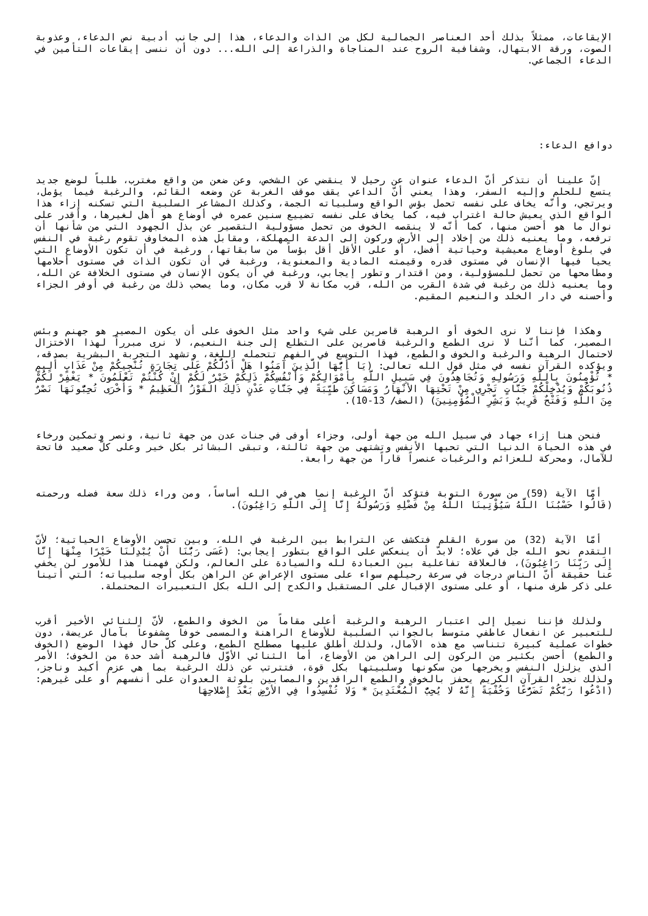الإيقاعات، ممثلاً بذلك أحد العناصر الجمالية لكل من الذات والدعاء، هذا إلى جانب أدبية نص الدعاء، وعذوبة الصوت، ورقة الابتهال، وشفافية الروح عند المناجاة والذراعة إلى الله... دون أن ننسى إيقاعات التأمين في الدعاء الجماعي.
دوافع الدعاء:
إنّ علينا أن نتذكر أنّ الدعاء عنوان عن رحيل لا ينقضي عن الشخص، وعن ضعن من واقع مغترب، طلباً لوضع جديد يتسع للحلم وإليه السفر، وهذا يعني أنّ الداعي يقف موقف الغربة عن وضعه القائم، والرغبة فيما يؤمل، ويرتجي، وأنّه يخاف على نفسه تحمل بؤس الواقع وسلبياته الجمة، وكذلك المشاعر السلبية التي تسكنه إزاء هذا الواقع الذي يعيش حالة اغتراب فيه، كما يخاف على نفسه تضييع سنين عمره في أوضاع هو أهل لغيرها، وأقدر على نوال ما هو أحسن منها، كما أنّه لا ينقصه الخوف من تحمل مسؤولية التقصير عن بذل الجهود التي من شأنها أن ترفعه، وما يعنيه ذلك من إخلاد إلى الأرض وركون إلى الدعة المهلكة، ومقابل هذه المخاوف تقوم رغبة في النفس في بلوغ أوضاع معيشية وحياتية أفضل، أو على الأقل أقل بؤساً من سابقاتها، ورغبة في أن تكون الأوضاع التي يحيا فيها الإنسان في مستوى قدره وقيمته المادية والمعنوية، ورغبة في أن تكون الذات في مستوى أحلامها ومطامحها من تحمل للمسؤولية، ومن اقتدار وتطور إيجابي، ورغبة في أن يكون الإنسان في مستوى الخلافة عن الله، وما يعنيه ذلك من رغبة في شدة القرب من الله، قرب مكانة لا قرب مكان، وما يصحب ذلك من رغبة في أوفر الجزاء وأحسنه في دار الخلد والنعيم المقيم.
وهكذا فإننا لا نرى الخوف أو الرهبة قاصرين على شيء واحد مثل الخوف على أن يكون المصير هو جهنم وبئس المصير، كما أنّنا لا نرى الطمع والرغبة قاصرين على التطلع إلى جنة النعيم، لا نرى مبرراً لهذا الاختزال لاحتمال الرهبة والرغبة والخوف والطمع، فهذا التوسع في الفهم تتحمله اللغة، وتشهد التجربة البشرية بصدقه، ويؤكده القرآن نفسه في مثل قول الله تعالى: (يَا أَيُّهَا الَّذِينَ آمَنُوا هَلْ أَدُلُّكُمْ عَلَى تِجَارَةٍ تُنْجِيكُمْ مِنْ عَذَابٍ أَلِيمٍ * تُؤْمِنُونَ بِاللَّهِ وَرَسُولِهِ وَتُجَاهِدُونَ فِي سَبِيلِ اللَّهِ بِأَمْوَالِكُمْ وَأَنْفُسِكُمْ ذَلِكُمْ خَيْرٌ لَكُمْ إِنْ كُنْتُمْ تَعْلَمُونَ * يَغْفِرْ لَكُمْ ذُنُوبَكُمْ وَيُدْخِلْكُمْ جَنَّاتٍ تَجْرِي مِنْ تَحْتِهَا الأنْهَارُ وَمَسَاكِنَ طَيِّبَةً فِي جَنَّاتِ عَدْنٍ ذَلِكَ الْفَوْزُ الْعَظِيمُ * وَأُخْرَى تُحِبُّونَهَا نَصْرٌ مِنَ اللَّهِ وَفَتْحٌ قَرِيبٌ وَبَشِّرِ الْمُؤْمِنِينَ) (الصف/ 13-10).
فنحن هنا إزاء جهاد في سبيل الله من جهة أولى، وجزاء أوفى في جنات عدن من جهة ثانية، ونصر وتمكين ورخاء في هذه الحياة الدنيا التي تحبها الأنفس وتشتهى من جهة ثالثة، وتبقى البشائر بكل خير وعلى كلّ صعيد فاتحة للآمال، ومحركة للعزائم والرغبات عنصراً قاراً من جهة رابعة.
أمّا الآية (59) من سورة التوبة فتؤكد أنّ الرغبة إنما هي في الله أساساً، ومن وراء ذلك سعة فضله ورحمته (قَالُوا حَسْبُنَا اللَّهُ سَيُؤْتِينَا اللَّهُ مِنْ فَضْلِهِ وَرَسُولُهُ إِنَّا إِلَى اللَّهِ رَاغِبُونَ).
أمّا الآية (32) من سورة القلم فتكشف عن الترابط بين الرغبة في الله، وبين تحسن الأوضاع الحياتية؛ لأنّ التقدم نحو الله جل في علاه؛ لابدّ أن ينعكس على الواقع بتطور إيجابي: (عَسَى رَبُّنَا أَنْ يُبْدِلَنَا خَيْرًا مِنْهَا إِنَّا إِلَى رَبِّنَا رَاغِبُونَ)، فالعلاقة تفاعلية بين العبادة لله والسيادة على العالم، ولكن فهمنا هذا للأمور لن يخفي عنا حقيقة أنّ الناس درجات في سرعة رحيلهم سواء على مستوى الإعراض عن الراهن بكل أوجه سلبياته؛ التي أتينا على ذكر طرف منها، أو على مستوى الإقبال على المستقبل والكدح إلى الله بكل التعبيرات المحتملة.
ولذلك فإننا نميل إلى اعتبار الرهبة والرغبة أعلى مقاماً من الخوف والطمع، لأنّ الثنائي الأخير أقرب للتعبير عن انفعال عاطفي متوسط بالجوانب السلبية للأوضاع الراهنة والمسمى خوفاً مشفوعاً بآمال عريضة، دون خطوات عملية كبيرة تتناسب مع هذه الآمال، ولذلك أطلق عليها مصطلح الطمع، وعلى كلّ حال فهذا الوضع (الخوف والطمع) أحسن بكثير من الركون إلى الراهن من الأوضاع، أما الثنائي الأوّل فالرهبة أشد حدة من الخوف؛ الأمر الذي يزلزل النفس ويخرجها من سكونها وسلبيتها بكل قوة، فتترتب عن ذلك الرغبة بما هي عزم أكيد وناجز، ولذلك نجد القرآن الكريم يحفز بالخوف والطمع الراقدين والمصابين بلوثة العدوان على أنفسهم أو على غيرهم: (ادْعُوا رَبَّكُمْ تَضَرُّعًا وَخُفْيَةً إِنَّهُ لا يُحِبُّ الْمُعْتَدِينَ * وَلا تُفْسِدُوا فِي الأرْضِ بَعْدَ إِصْلاحِهَا